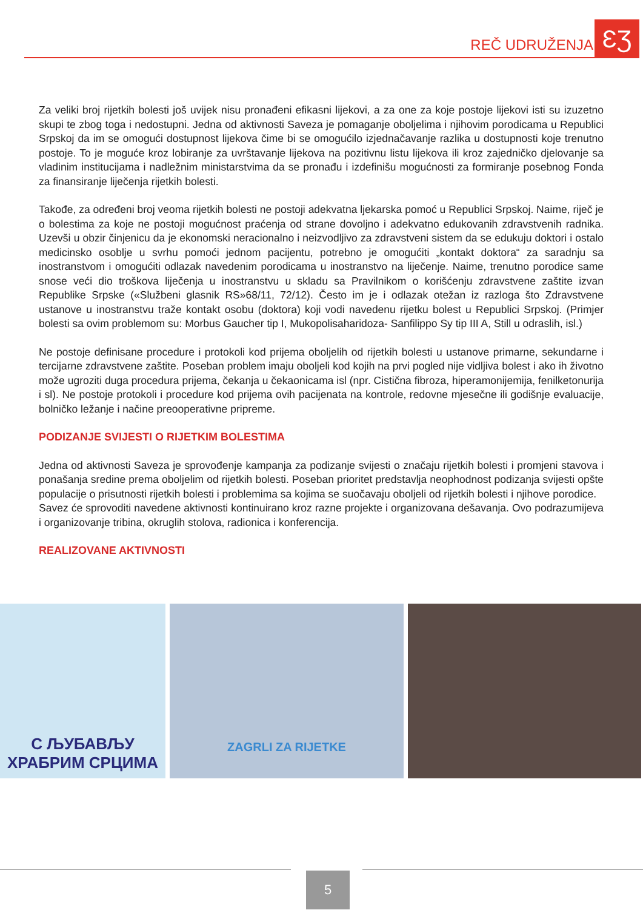REČ UDRUŽENJA ƐƷ
Za veliki broj rijetkih bolesti još uvijek nisu pronađeni efikasni lijekovi, a za one za koje postoje lijekovi isti su izuzetno skupi te zbog toga i nedostupni. Jedna od aktivnosti Saveza je pomaganje oboljelima i njihovim porodicama u Republici Srpskoj da im se omogući dostupnost lijekova čime bi se omogućilo izjednačavanje razlika u dostupnosti koje trenutno postoje. To je moguće kroz lobiranje za uvrštavanje lijekova na pozitivnu listu lijekova ili kroz zajedničko djelovanje sa vladinim institucijama i nadležnim ministarstvima da se pronađu i izdefinišu mogućnosti za formiranje posebnog Fonda za finansiranje liječenja rijetkih bolesti.
Takođe, za određeni broj veoma rijetkih bolesti ne postoji adekvatna ljekarska pomoć u Republici Srpskoj. Naime, riječ je o bolestima za koje ne postoji mogućnost praćenja od strane dovoljno i adekvatno edukovanih zdravstvenih radnika. Uzevši u obzir činjenicu da je ekonomski neracionalno i neizvodljivo za zdravstveni sistem da se edukuju doktori i ostalo medicinsko osoblje u svrhu pomoći jednom pacijentu, potrebno je omogućiti „kontakt doktora“ za saradnju sa inostranstvom i omogućiti odlazak navedenim porodicama u inostranstvo na liječenje. Naime, trenutno porodice same snose veći dio troškova liječenja u inostranstvu u skladu sa Pravilnikom o korišćenju zdravstvene zaštite izvan Republike Srpske («Službeni glasnik RS»68/11, 72/12). Često im je i odlazak otežan iz razloga što Zdravstvene ustanove u inostranstvu traže kontakt osobu (doktora) koji vodi navedenu rijetku bolest u Republici Srpskoj. (Primjer bolesti sa ovim problemom su: Morbus Gaucher tip I, Mukopolisaharidoza- Sanfilippo Sy tip III A, Still u odraslih, isl.)
Ne postoje definisane procedure i protokoli kod prijema oboljelih od rijetkih bolesti u ustanove primarne, sekundarne i tercijarne zdravstvene zaštite. Poseban problem imaju oboljeli kod kojih na prvi pogled nije vidljiva bolest i ako ih životno može ugroziti duga procedura prijema, čekanja u čekaonicama isl (npr. Cistična fibroza, hiperamonijemija, fenilketonurija i sl). Ne postoje protokoli i procedure kod prijema ovih pacijenata na kontrole, redovne mjesečne ili godišnje evaluacije, bolničko ležanje i načine preooperativne pripreme.
PODIZANJE SVIJESTI O RIJETKIM BOLESTIMA
Jedna od aktivnosti Saveza je sprovođenje kampanja za podizanje svijesti o značaju rijetkih bolesti i promjeni stavova i ponašanja sredine prema oboljelim od rijetkih bolesti. Poseban prioritet predstavlja neophodnost podizanja svijesti opšte populacije o prisutnosti rijetkih bolesti i problemima sa kojima se suočavaju oboljeli od rijetkih bolesti i njihove porodice.
Savez će sprovoditi navedene aktivnosti kontinuirano kroz razne projekte i organizovana dešavanja. Ovo podrazumijeva i organizovanje tribina, okruglih stolova, radionica i konferencija.
REALIZOVANE AKTIVNOSTI
С ЉУБАВЉУ
ХРАБРИМ СРЦИМА
ZAGRLI ZA RIJETKE
5